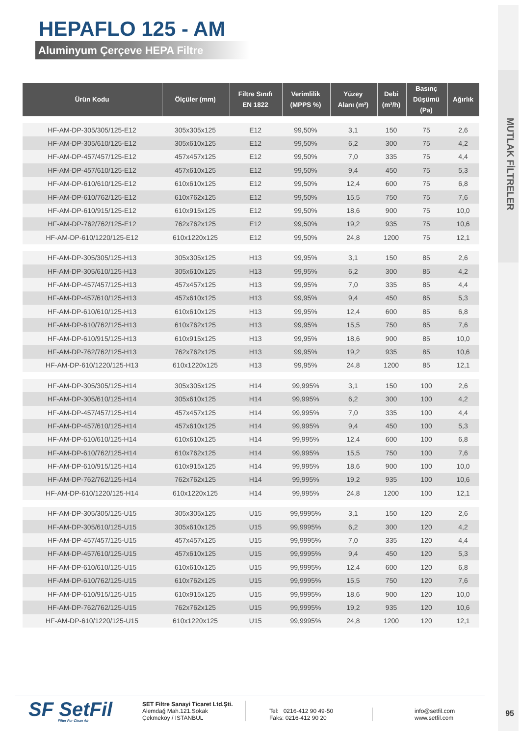HEPAFLO 125 - AM
Aluminyum Çerçeve HEPA Filtre
| Ürün Kodu | Ölçüler (mm) | Filtre Sınıfı EN 1822 | Verimlilik (MPPS %) | Yüzey Alanı (m²) | Debi (m³/h) | Basınç Düşümü (Pa) | Ağırlık |
| --- | --- | --- | --- | --- | --- | --- | --- |
| HF-AM-DP-305/305/125-E12 | 305x305x125 | E12 | 99,50% | 3,1 | 150 | 75 | 2,6 |
| HF-AM-DP-305/610/125-E12 | 305x610x125 | E12 | 99,50% | 6,2 | 300 | 75 | 4,2 |
| HF-AM-DP-457/457/125-E12 | 457x457x125 | E12 | 99,50% | 7,0 | 335 | 75 | 4,4 |
| HF-AM-DP-457/610/125-E12 | 457x610x125 | E12 | 99,50% | 9,4 | 450 | 75 | 5,3 |
| HF-AM-DP-610/610/125-E12 | 610x610x125 | E12 | 99,50% | 12,4 | 600 | 75 | 6,8 |
| HF-AM-DP-610/762/125-E12 | 610x762x125 | E12 | 99,50% | 15,5 | 750 | 75 | 7,6 |
| HF-AM-DP-610/915/125-E12 | 610x915x125 | E12 | 99,50% | 18,6 | 900 | 75 | 10,0 |
| HF-AM-DP-762/762/125-E12 | 762x762x125 | E12 | 99,50% | 19,2 | 935 | 75 | 10,6 |
| HF-AM-DP-610/1220/125-E12 | 610x1220x125 | E12 | 99,50% | 24,8 | 1200 | 75 | 12,1 |
| HF-AM-DP-305/305/125-H13 | 305x305x125 | H13 | 99,95% | 3,1 | 150 | 85 | 2,6 |
| HF-AM-DP-305/610/125-H13 | 305x610x125 | H13 | 99,95% | 6,2 | 300 | 85 | 4,2 |
| HF-AM-DP-457/457/125-H13 | 457x457x125 | H13 | 99,95% | 7,0 | 335 | 85 | 4,4 |
| HF-AM-DP-457/610/125-H13 | 457x610x125 | H13 | 99,95% | 9,4 | 450 | 85 | 5,3 |
| HF-AM-DP-610/610/125-H13 | 610x610x125 | H13 | 99,95% | 12,4 | 600 | 85 | 6,8 |
| HF-AM-DP-610/762/125-H13 | 610x762x125 | H13 | 99,95% | 15,5 | 750 | 85 | 7,6 |
| HF-AM-DP-610/915/125-H13 | 610x915x125 | H13 | 99,95% | 18,6 | 900 | 85 | 10,0 |
| HF-AM-DP-762/762/125-H13 | 762x762x125 | H13 | 99,95% | 19,2 | 935 | 85 | 10,6 |
| HF-AM-DP-610/1220/125-H13 | 610x1220x125 | H13 | 99,95% | 24,8 | 1200 | 85 | 12,1 |
| HF-AM-DP-305/305/125-H14 | 305x305x125 | H14 | 99,995% | 3,1 | 150 | 100 | 2,6 |
| HF-AM-DP-305/610/125-H14 | 305x610x125 | H14 | 99,995% | 6,2 | 300 | 100 | 4,2 |
| HF-AM-DP-457/457/125-H14 | 457x457x125 | H14 | 99,995% | 7,0 | 335 | 100 | 4,4 |
| HF-AM-DP-457/610/125-H14 | 457x610x125 | H14 | 99,995% | 9,4 | 450 | 100 | 5,3 |
| HF-AM-DP-610/610/125-H14 | 610x610x125 | H14 | 99,995% | 12,4 | 600 | 100 | 6,8 |
| HF-AM-DP-610/762/125-H14 | 610x762x125 | H14 | 99,995% | 15,5 | 750 | 100 | 7,6 |
| HF-AM-DP-610/915/125-H14 | 610x915x125 | H14 | 99,995% | 18,6 | 900 | 100 | 10,0 |
| HF-AM-DP-762/762/125-H14 | 762x762x125 | H14 | 99,995% | 19,2 | 935 | 100 | 10,6 |
| HF-AM-DP-610/1220/125-H14 | 610x1220x125 | H14 | 99,995% | 24,8 | 1200 | 100 | 12,1 |
| HF-AM-DP-305/305/125-U15 | 305x305x125 | U15 | 99,9995% | 3,1 | 150 | 120 | 2,6 |
| HF-AM-DP-305/610/125-U15 | 305x610x125 | U15 | 99,9995% | 6,2 | 300 | 120 | 4,2 |
| HF-AM-DP-457/457/125-U15 | 457x457x125 | U15 | 99,9995% | 7,0 | 335 | 120 | 4,4 |
| HF-AM-DP-457/610/125-U15 | 457x610x125 | U15 | 99,9995% | 9,4 | 450 | 120 | 5,3 |
| HF-AM-DP-610/610/125-U15 | 610x610x125 | U15 | 99,9995% | 12,4 | 600 | 120 | 6,8 |
| HF-AM-DP-610/762/125-U15 | 610x762x125 | U15 | 99,9995% | 15,5 | 750 | 120 | 7,6 |
| HF-AM-DP-610/915/125-U15 | 610x915x125 | U15 | 99,9995% | 18,6 | 900 | 120 | 10,0 |
| HF-AM-DP-762/762/125-U15 | 762x762x125 | U15 | 99,9995% | 19,2 | 935 | 120 | 10,6 |
| HF-AM-DP-610/1220/125-U15 | 610x1220x125 | U15 | 99,9995% | 24,8 | 1200 | 120 | 12,1 |
MUTLAK FİLTRELER
SF SetFil
Filter For Clean Air
SET Filtre Sanayi Ticaret Ltd.Şti.
Alemdağ Mah.121.Sokak
Çekmeköy / ISTANBUL
Tel: 0216-412 90 49-50
Faks: 0216-412 90 20
info@setfil.com
www.setfil.com
95